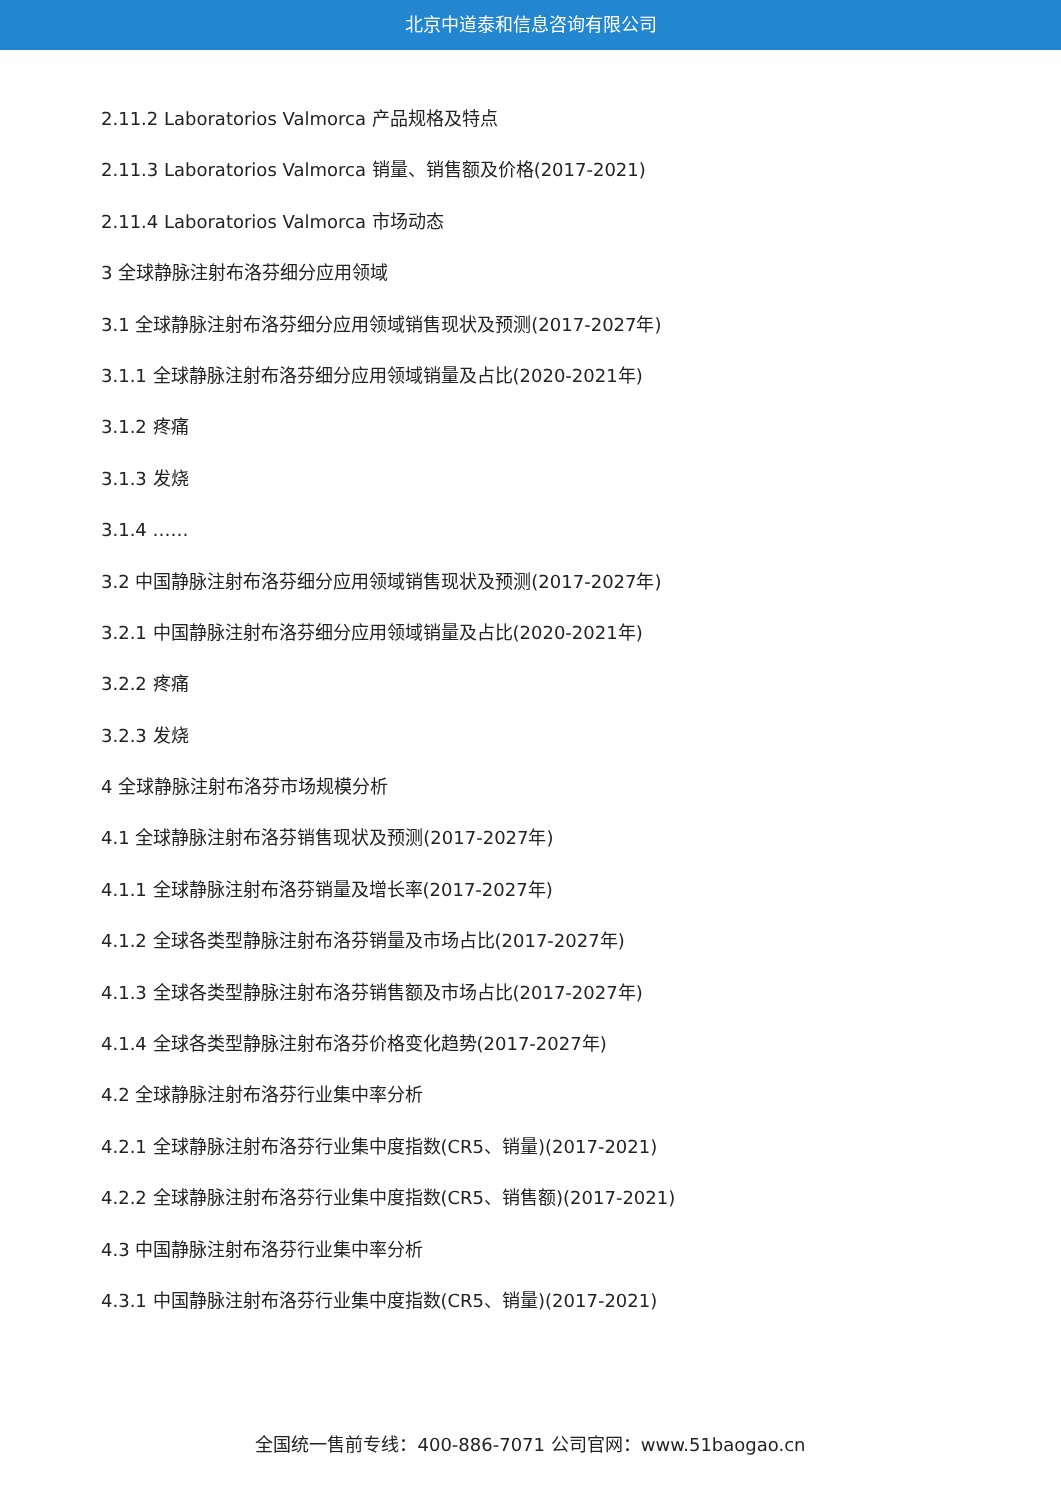北京中道泰和信息咨询有限公司
2.11.2 Laboratorios Valmorca 产品规格及特点
2.11.3 Laboratorios Valmorca 销量、销售额及价格(2017-2021)
2.11.4 Laboratorios Valmorca 市场动态
3 全球静脉注射布洛芬细分应用领域
3.1 全球静脉注射布洛芬细分应用领域销售现状及预测(2017-2027年)
3.1.1 全球静脉注射布洛芬细分应用领域销量及占比(2020-2021年)
3.1.2 疼痛
3.1.3 发烧
3.1.4 ……
3.2 中国静脉注射布洛芬细分应用领域销售现状及预测(2017-2027年)
3.2.1 中国静脉注射布洛芬细分应用领域销量及占比(2020-2021年)
3.2.2 疼痛
3.2.3 发烧
4 全球静脉注射布洛芬市场规模分析
4.1 全球静脉注射布洛芬销售现状及预测(2017-2027年)
4.1.1 全球静脉注射布洛芬销量及增长率(2017-2027年)
4.1.2 全球各类型静脉注射布洛芬销量及市场占比(2017-2027年)
4.1.3 全球各类型静脉注射布洛芬销售额及市场占比(2017-2027年)
4.1.4 全球各类型静脉注射布洛芬价格变化趋势(2017-2027年)
4.2 全球静脉注射布洛芬行业集中率分析
4.2.1 全球静脉注射布洛芬行业集中度指数(CR5、销量)(2017-2021)
4.2.2 全球静脉注射布洛芬行业集中度指数(CR5、销售额)(2017-2021)
4.3 中国静脉注射布洛芬行业集中率分析
4.3.1 中国静脉注射布洛芬行业集中度指数(CR5、销量)(2017-2021)
全国统一售前专线：400-886-7071 公司官网：www.51baogao.cn